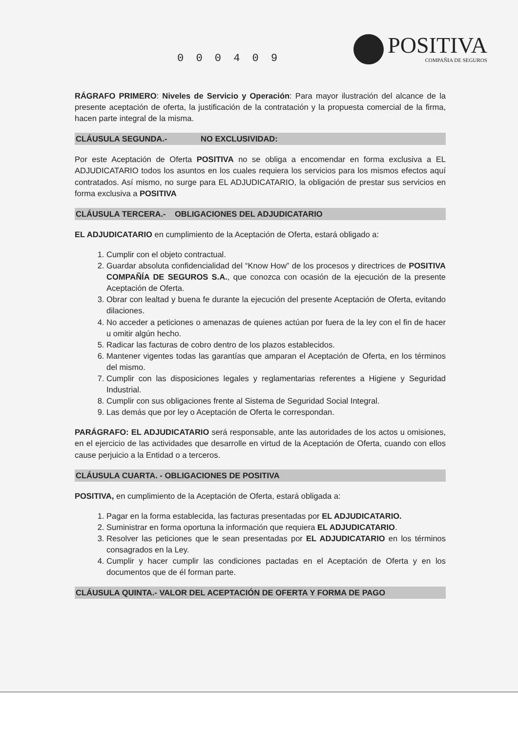0 0 0 4 0 9
POSITIVA
COMPAÑIA DE SEGUROS
RÁGRAFO PRIMERO: Niveles de Servicio y Operación: Para mayor ilustración del alcance de la presente aceptación de oferta, la justificación de la contratación y la propuesta comercial de la firma, hacen parte integral de la misma.
CLÁUSULA SEGUNDA.- NO EXCLUSIVIDAD:
Por este Aceptación de Oferta POSITIVA no se obliga a encomendar en forma exclusiva a EL ADJUDICATARIO todos los asuntos en los cuales requiera los servicios para los mismos efectos aquí contratados. Así mismo, no surge para EL ADJUDICATARIO, la obligación de prestar sus servicios en forma exclusiva a POSITIVA
CLÁUSULA TERCERA.- OBLIGACIONES DEL ADJUDICATARIO
EL ADJUDICATARIO en cumplimiento de la Aceptación de Oferta, estará obligado a:
1. Cumplir con el objeto contractual.
2. Guardar absoluta confidencialidad del “Know How” de los procesos y directrices de POSITIVA COMPAÑÍA DE SEGUROS S.A., que conozca con ocasión de la ejecución de la presente Aceptación de Oferta.
3. Obrar con lealtad y buena fe durante la ejecución del presente Aceptación de Oferta, evitando dilaciones.
4. No acceder a peticiones o amenazas de quienes actúan por fuera de la ley con el fin de hacer u omitir algún hecho.
5. Radicar las facturas de cobro dentro de los plazos establecidos.
6. Mantener vigentes todas las garantías que amparan el Aceptación de Oferta, en los términos del mismo.
7. Cumplir con las disposiciones legales y reglamentarias referentes a Higiene y Seguridad Industrial.
8. Cumplir con sus obligaciones frente al Sistema de Seguridad Social Integral.
9. Las demás que por ley o Aceptación de Oferta le correspondan.
PARÁGRAFO: EL ADJUDICATARIO será responsable, ante las autoridades de los actos u omisiones, en el ejercicio de las actividades que desarrolle en virtud de la Aceptación de Oferta, cuando con ellos cause perjuicio a la Entidad o a terceros.
CLÁUSULA CUARTA. - OBLIGACIONES DE POSITIVA
POSITIVA, en cumplimiento de la Aceptación de Oferta, estará obligada a:
1. Pagar en la forma establecida, las facturas presentadas por EL ADJUDICATARIO.
2. Suministrar en forma oportuna la información que requiera EL ADJUDICATARIO.
3. Resolver las peticiones que le sean presentadas por EL ADJUDICATARIO en los términos consagrados en la Ley.
4. Cumplir y hacer cumplir las condiciones pactadas en el Aceptación de Oferta y en los documentos que de él forman parte.
CLÁUSULA QUINTA.- VALOR DEL ACEPTACIÓN DE OFERTA Y FORMA DE PAGO